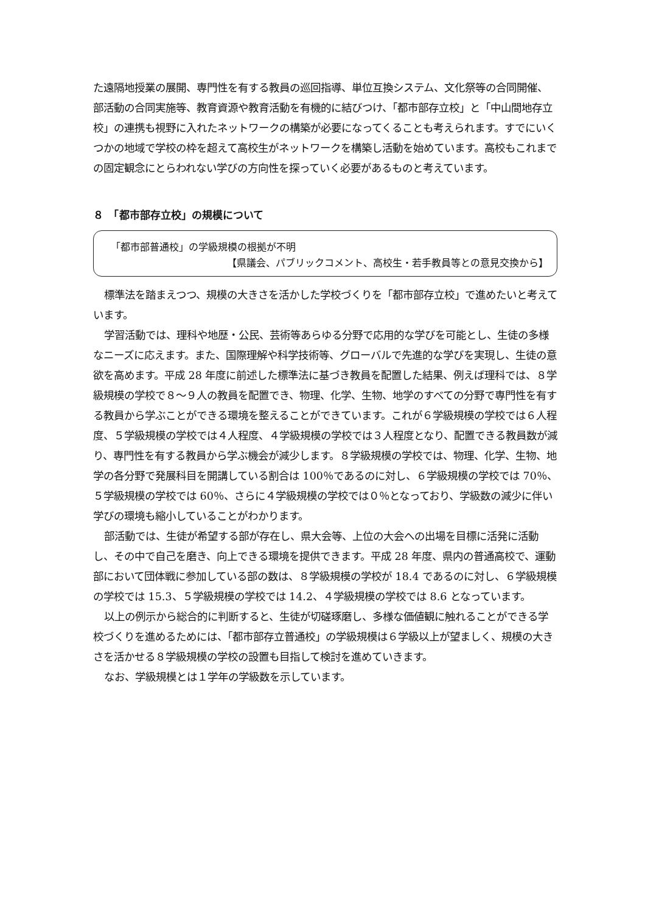た遠隔地授業の展開、専門性を有する教員の巡回指導、単位互換システム、文化祭等の合同開催、部活動の合同実施等、教育資源や教育活動を有機的に結びつけ、「都市部存立校」と「中山間地存立校」の連携も視野に入れたネットワークの構築が必要になってくることも考えられます。すでにいくつかの地域で学校の枠を超えて高校生がネットワークを構築し活動を始めています。高校もこれまでの固定観念にとらわれない学びの方向性を探っていく必要があるものと考えています。
８　「都市部存立校」の規模について
「都市部普通校」の学級規模の根拠が不明
【県議会、パブリックコメント、高校生・若手教員等との意見交換から】
標準法を踏まえつつ、規模の大きさを活かした学校づくりを「都市部存立校」で進めたいと考えています。
学習活動では、理科や地歴・公民、芸術等あらゆる分野で応用的な学びを可能とし、生徒の多様なニーズに応えます。また、国際理解や科学技術等、グローバルで先進的な学びを実現し、生徒の意欲を高めます。平成 28 年度に前述した標準法に基づき教員を配置した結果、例えば理科では、８学級規模の学校で８～９人の教員を配置でき、物理、化学、生物、地学のすべての分野で専門性を有する教員から学ぶことができる環境を整えることができています。これが６学級規模の学校では６人程度、５学級規模の学校では４人程度、４学級規模の学校では３人程度となり、配置できる教員数が減り、専門性を有する教員から学ぶ機会が減少します。８学級規模の学校では、物理、化学、生物、地学の各分野で発展科目を開講している割合は 100％であるのに対し、６学級規模の学校では 70％、５学級規模の学校では 60％、さらに４学級規模の学校では０％となっており、学級数の減少に伴い学びの環境も縮小していることがわかります。
部活動では、生徒が希望する部が存在し、県大会等、上位の大会への出場を目標に活発に活動し、その中で自己を磨き、向上できる環境を提供できます。平成 28 年度、県内の普通高校で、運動部において団体戦に参加している部の数は、８学級規模の学校が 18.4 であるのに対し、６学級規模の学校では 15.3、５学級規模の学校では 14.2、４学級規模の学校では 8.6 となっています。
以上の例示から総合的に判断すると、生徒が切磋琢磨し、多様な価値観に触れることができる学校づくりを進めるためには、「都市部存立普通校」の学級規模は６学級以上が望ましく、規模の大きさを活かせる８学級規模の学校の設置も目指して検討を進めていきます。
なお、学級規模とは１学年の学級数を示しています。